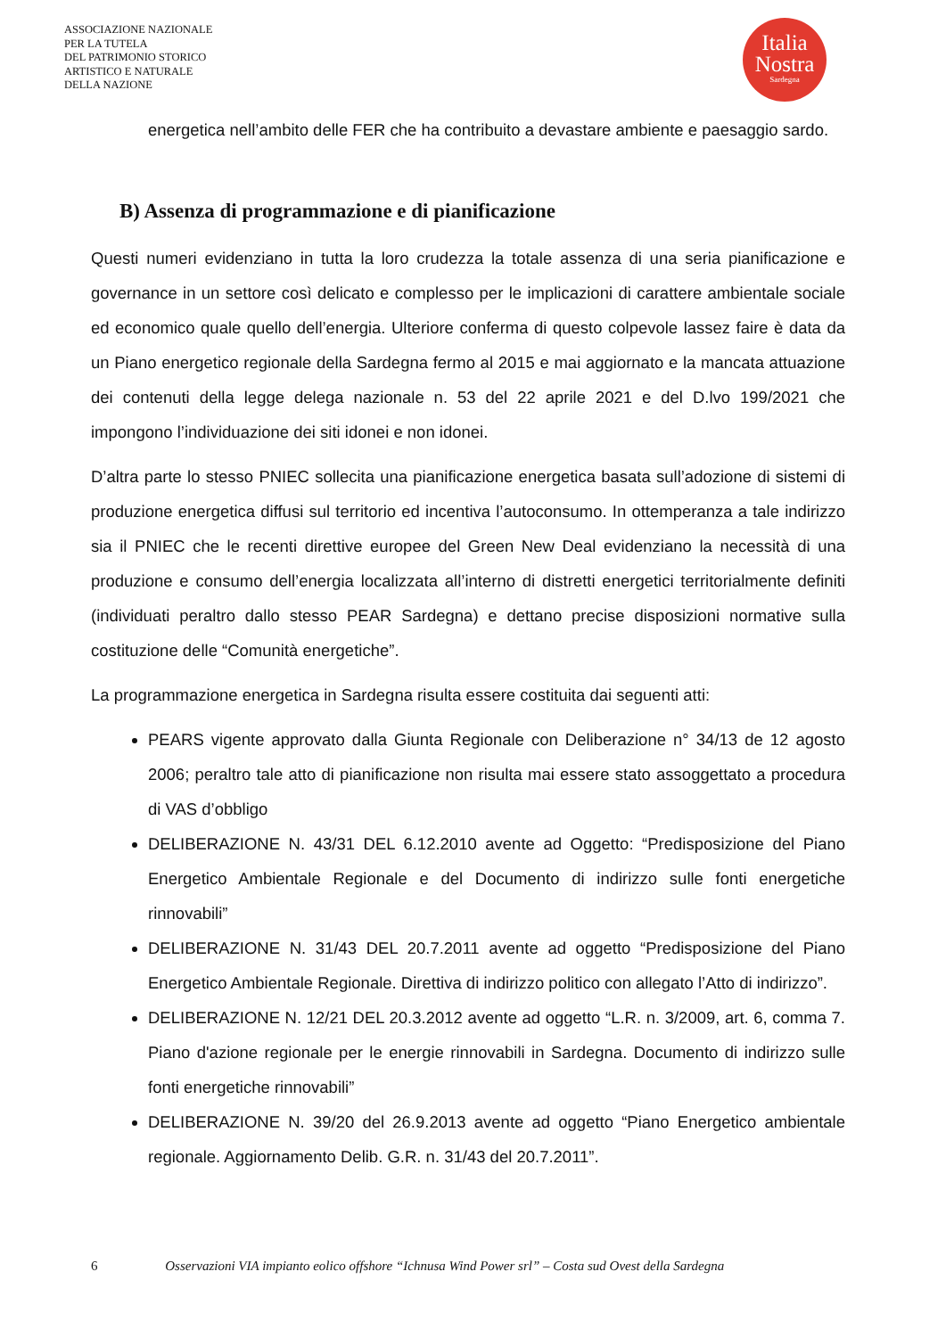ASSOCIAZIONE NAZIONALE
PER LA TUTELA
DEL PATRIMONIO STORICO
ARTISTICO E NATURALE
DELLA NAZIONE
Italia
Nostra
Sardegna
energetica nell’ambito delle FER che ha contribuito a devastare ambiente e paesaggio sardo.
B) Assenza di programmazione e di pianificazione
Questi numeri evidenziano in tutta la loro crudezza la totale assenza di una seria pianificazione e governance in un settore così delicato e complesso per le implicazioni di carattere ambientale sociale ed economico quale quello dell’energia. Ulteriore conferma di questo colpevole lassez faire è data da un Piano energetico regionale della Sardegna fermo al 2015 e mai aggiornato e la mancata attuazione dei contenuti della legge delega nazionale n. 53 del 22 aprile 2021 e del D.lvo 199/2021 che impongono l’individuazione dei siti idonei e non idonei.
D’altra parte lo stesso PNIEC sollecita una pianificazione energetica basata sull’adozione di sistemi di produzione energetica diffusi sul territorio ed incentiva l’autoconsumo. In ottemperanza a tale indirizzo sia il PNIEC che le recenti direttive europee del Green New Deal evidenziano la necessità di una produzione e consumo dell’energia localizzata all’interno di distretti energetici territorialmente definiti (individuati peraltro dallo stesso PEAR Sardegna) e dettano precise disposizioni normative sulla costituzione delle “Comunità energetiche”.
La programmazione energetica in Sardegna risulta essere costituita dai seguenti atti:
PEARS vigente approvato dalla Giunta Regionale con Deliberazione n° 34/13 de 12 agosto 2006; peraltro tale atto di pianificazione non risulta mai essere stato assoggettato a procedura di VAS d’obbligo
DELIBERAZIONE N. 43/31 DEL 6.12.2010 avente ad Oggetto: “Predisposizione del Piano Energetico Ambientale Regionale e del Documento di indirizzo sulle fonti energetiche rinnovabili”
DELIBERAZIONE N. 31/43 DEL 20.7.2011 avente ad oggetto “Predisposizione del Piano Energetico Ambientale Regionale. Direttiva di indirizzo politico con allegato l’Atto di indirizzo”.
DELIBERAZIONE N. 12/21 DEL 20.3.2012 avente ad oggetto “L.R. n. 3/2009, art. 6, comma 7. Piano d'azione regionale per le energie rinnovabili in Sardegna. Documento di indirizzo sulle fonti energetiche rinnovabili”
DELIBERAZIONE N. 39/20 del 26.9.2013 avente ad oggetto “Piano Energetico ambientale regionale. Aggiornamento Delib. G.R. n. 31/43 del 20.7.2011”.
6 Osservazioni VIA impianto eolico offshore “Ichnusa Wind Power srl” – Costa sud Ovest della Sardegna